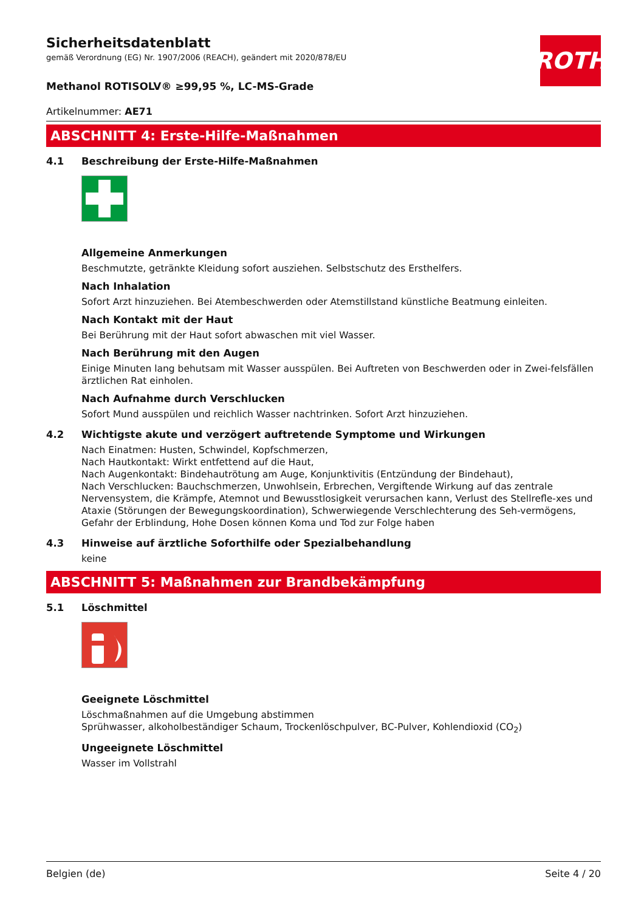ROTH
Sicherheitsdatenblatt
gemäß Verordnung (EG) Nr. 1907/2006 (REACH), geändert mit 2020/878/EU
Methanol ROTISOLV® ≥99,95 %, LC-MS-Grade
Artikelnummer: AE71
ABSCHNITT 4: Erste-Hilfe-Maßnahmen
4.1 Beschreibung der Erste-Hilfe-Maßnahmen
Allgemeine Anmerkungen
Beschmutzte, getränkte Kleidung sofort ausziehen. Selbstschutz des Ersthelfers.
Nach Inhalation
Sofort Arzt hinzuziehen. Bei Atembeschwerden oder Atemstillstand künstliche Beatmung einleiten.
Nach Kontakt mit der Haut
Bei Berührung mit der Haut sofort abwaschen mit viel Wasser.
Nach Berührung mit den Augen
Einige Minuten lang behutsam mit Wasser ausspülen. Bei Auftreten von Beschwerden oder in Zwei-felsfällen ärztlichen Rat einholen.
Nach Aufnahme durch Verschlucken
Sofort Mund ausspülen und reichlich Wasser nachtrinken. Sofort Arzt hinzuziehen.
4.2 Wichtigste akute und verzögert auftretende Symptome und Wirkungen
Nach Einatmen: Husten, Schwindel, Kopfschmerzen,
Nach Hautkontakt: Wirkt entfettend auf die Haut,
Nach Augenkontakt: Bindehautrötung am Auge, Konjunktivitis (Entzündung der Bindehaut),
Nach Verschlucken: Bauchschmerzen, Unwohlsein, Erbrechen, Vergiftende Wirkung auf das zentrale Nervensystem, die Krämpfe, Atemnot und Bewusstlosigkeit verursachen kann, Verlust des Stellrefle-xes und Ataxie (Störungen der Bewegungskoordination), Schwerwiegende Verschlechterung des Seh-vermögens, Gefahr der Erblindung, Hohe Dosen können Koma und Tod zur Folge haben
4.3 Hinweise auf ärztliche Soforthilfe oder Spezialbehandlung
keine
ABSCHNITT 5: Maßnahmen zur Brandbekämpfung
5.1 Löschmittel
Geeignete Löschmittel
Löschmaßnahmen auf die Umgebung abstimmen
Sprühwasser, alkoholbeständiger Schaum, Trockenlöschpulver, BC-Pulver, Kohlendioxid (CO<sub>2</sub>)
Ungeeignete Löschmittel
Wasser im Vollstrahl
Belgien (de) Seite 4 / 20